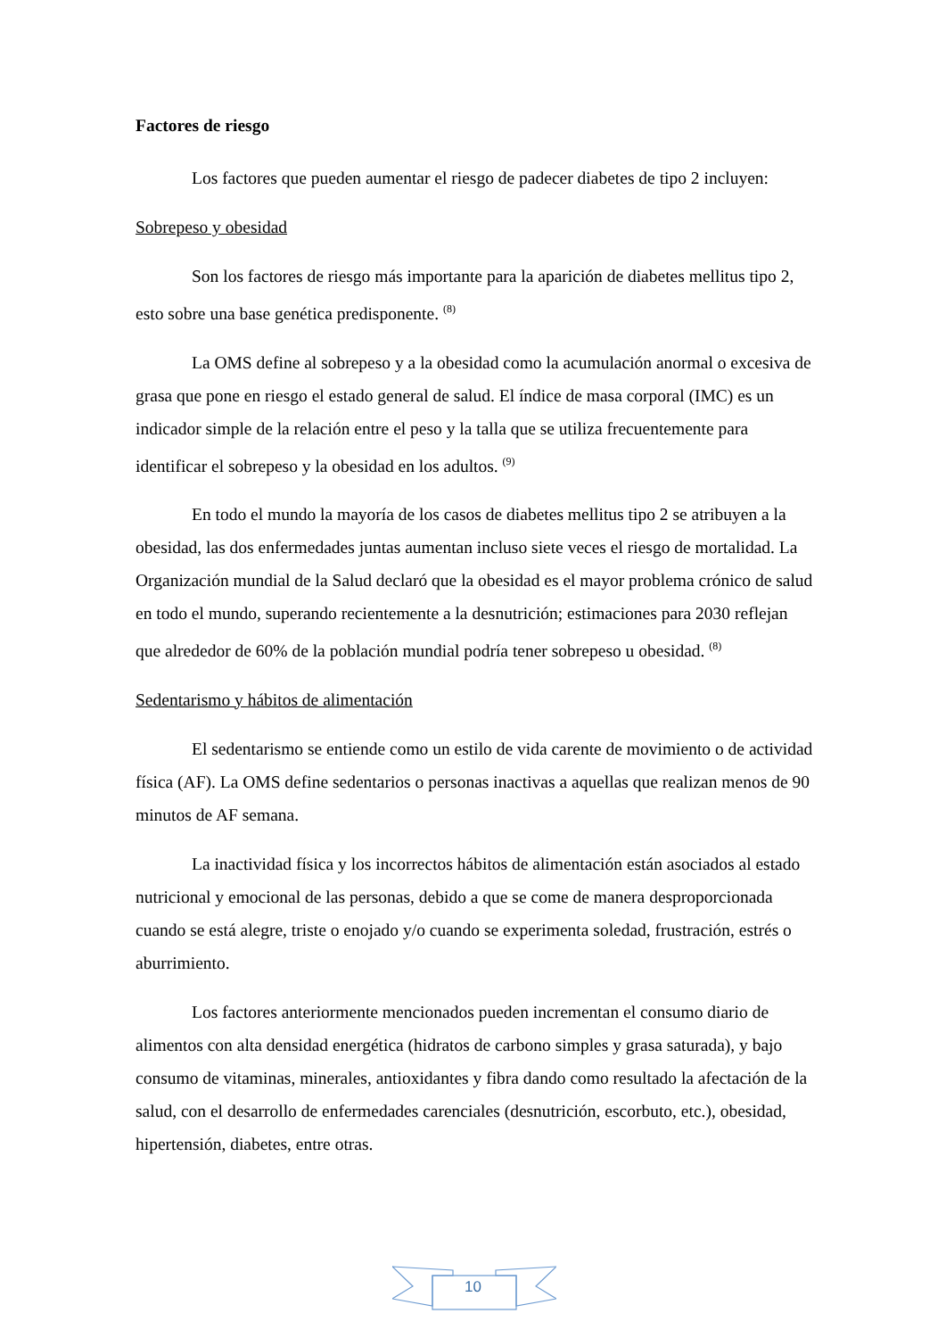Factores de riesgo
Los factores que pueden aumentar el riesgo de padecer diabetes de tipo 2 incluyen:
Sobrepeso y obesidad
Son los factores de riesgo más importante para la aparición de diabetes mellitus tipo 2, esto sobre una base genética predisponente. <sup>(8)</sup>
La OMS define al sobrepeso y a la obesidad como la acumulación anormal o excesiva de grasa que pone en riesgo el estado general de salud. El índice de masa corporal (IMC) es un indicador simple de la relación entre el peso y la talla que se utiliza frecuentemente para identificar el sobrepeso y la obesidad en los adultos. <sup>(9)</sup>
En todo el mundo la mayoría de los casos de diabetes mellitus tipo 2 se atribuyen a la obesidad, las dos enfermedades juntas aumentan incluso siete veces el riesgo de mortalidad. La Organización mundial de la Salud declaró que la obesidad es el mayor problema crónico de salud en todo el mundo, superando recientemente a la desnutrición; estimaciones para 2030 reflejan que alrededor de 60% de la población mundial podría tener sobrepeso u obesidad. <sup>(8)</sup>
Sedentarismo y hábitos de alimentación
El sedentarismo se entiende como un estilo de vida carente de movimiento o de actividad física (AF). La OMS define sedentarios o personas inactivas a aquellas que realizan menos de 90 minutos de AF semana.
La inactividad física y los incorrectos hábitos de alimentación están asociados al estado nutricional y emocional de las personas, debido a que se come de manera desproporcionada cuando se está alegre, triste o enojado y/o cuando se experimenta soledad, frustración, estrés o aburrimiento.
Los factores anteriormente mencionados pueden incrementan el consumo diario de alimentos con alta densidad energética (hidratos de carbono simples y grasa saturada), y bajo consumo de vitaminas, minerales, antioxidantes y fibra dando como resultado la afectación de la salud, con el desarrollo de enfermedades carenciales (desnutrición, escorbuto, etc.), obesidad, hipertensión, diabetes, entre otras.
10